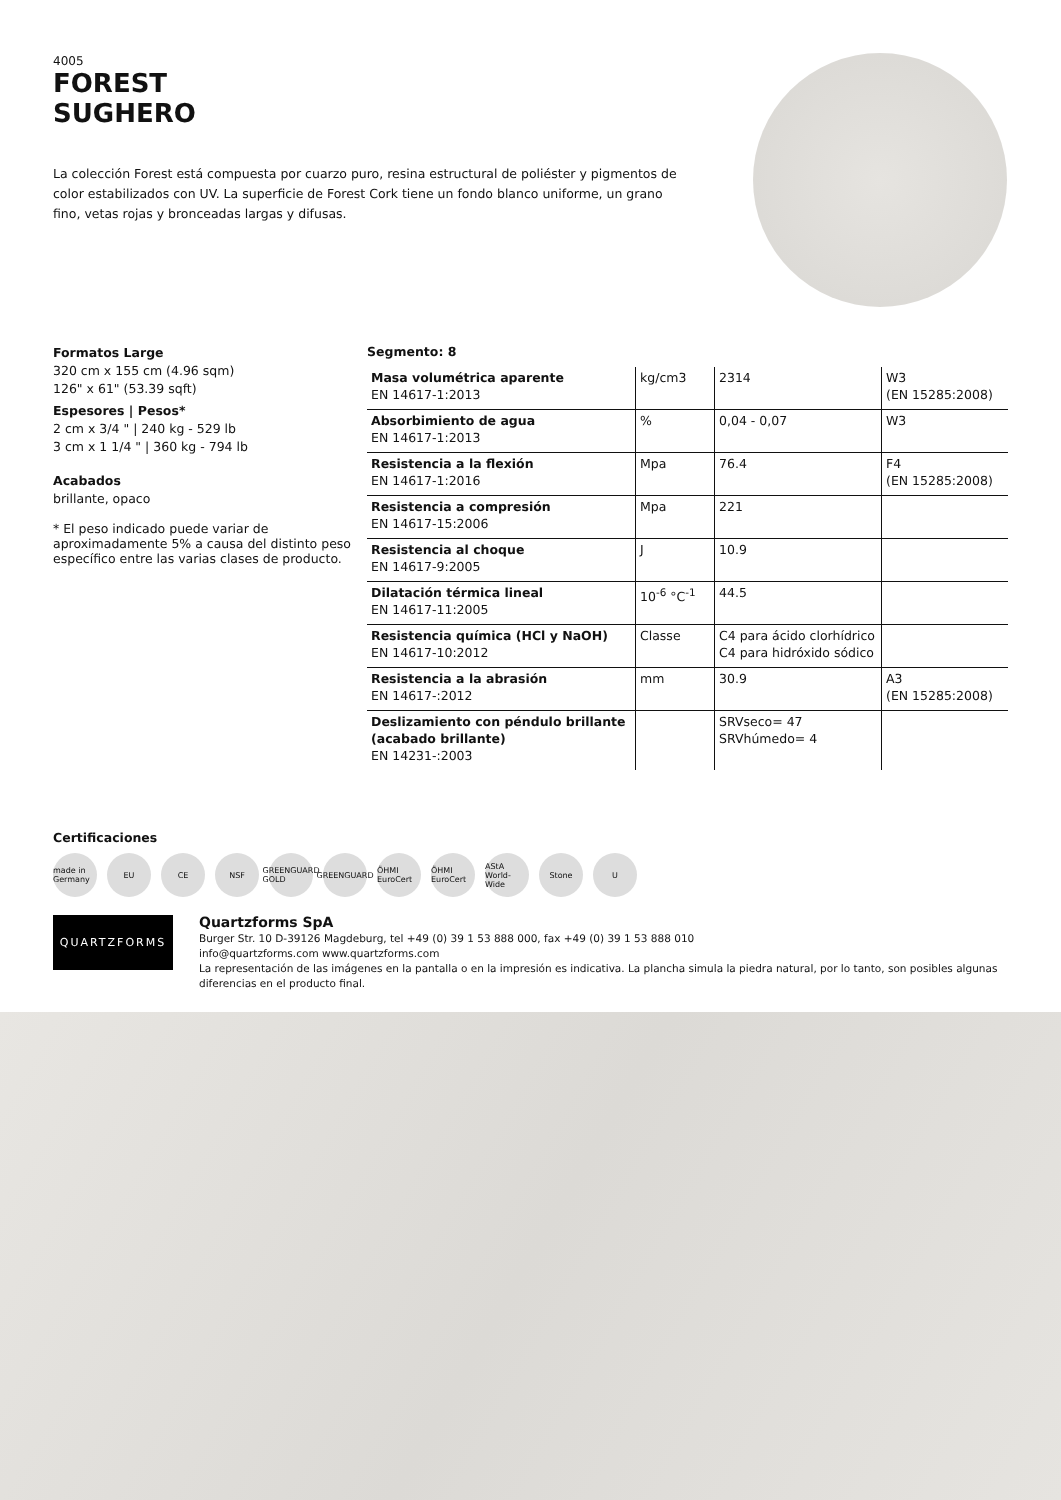4005
FOREST
SUGHERO
La colección Forest está compuesta por cuarzo puro, resina estructural de poliéster y pigmentos de color estabilizados con UV. La superficie de Forest Cork tiene un fondo blanco uniforme, un grano fino, vetas rojas y bronceadas largas y difusas.
Formatos Large
320 cm x 155 cm (4.96 sqm)
126" x 61" (53.39 sqft)
Espesores | Pesos*
2 cm x 3/4 " | 240 kg - 529 lb
3 cm x 1 1/4 " | 360 kg - 794 lb
Acabados
brillante, opaco
* El peso indicado puede variar de aproximadamente 5% a causa del distinto peso específico entre las varias clases de producto.
Segmento: 8
| Masa volumétrica aparente EN 14617-1:2013 | kg/cm3 | 2314 | W3 (EN 15285:2008) |
| Absorbimiento de agua EN 14617-1:2013 | % | 0,04 - 0,07 | W3 |
| Resistencia a la flexión EN 14617-1:2016 | Mpa | 76.4 | F4 (EN 15285:2008) |
| Resistencia a compresión EN 14617-15:2006 | Mpa | 221 | |
| Resistencia al choque EN 14617-9:2005 | J | 10.9 | |
| Dilatación térmica lineal EN 14617-11:2005 | 10<sup>-6</sup> °C<sup>-1</sup> | 44.5 | |
| Resistencia química (HCl y NaOH) EN 14617-10:2012 | Classe | C4 para ácido clorhídrico C4 para hidróxido sódico | |
| Resistencia a la abrasión EN 14617-:2012 | mm | 30.9 | A3 (EN 15285:2008) |
| Deslizamiento con péndulo brillante (acabado brillante) EN 14231-:2003 | | SRVseco= 47 SRVhúmedo= 4 | |
Certificaciones
made in Germany EU CE NSF GREENGUARD GOLD GREENGUARD ÖHMI EuroCert ÖHMI EuroCert AStA World-Wide Stone U
QUARTZFORMS
Quartzforms SpA
Burger Str. 10 D-39126 Magdeburg, tel +49 (0) 39 1 53 888 000, fax +49 (0) 39 1 53 888 010
info@quartzforms.com www.quartzforms.com
La representación de las imágenes en la pantalla o en la impresión es indicativa. La plancha simula la piedra natural, por lo tanto, son posibles algunas diferencias en el producto final.